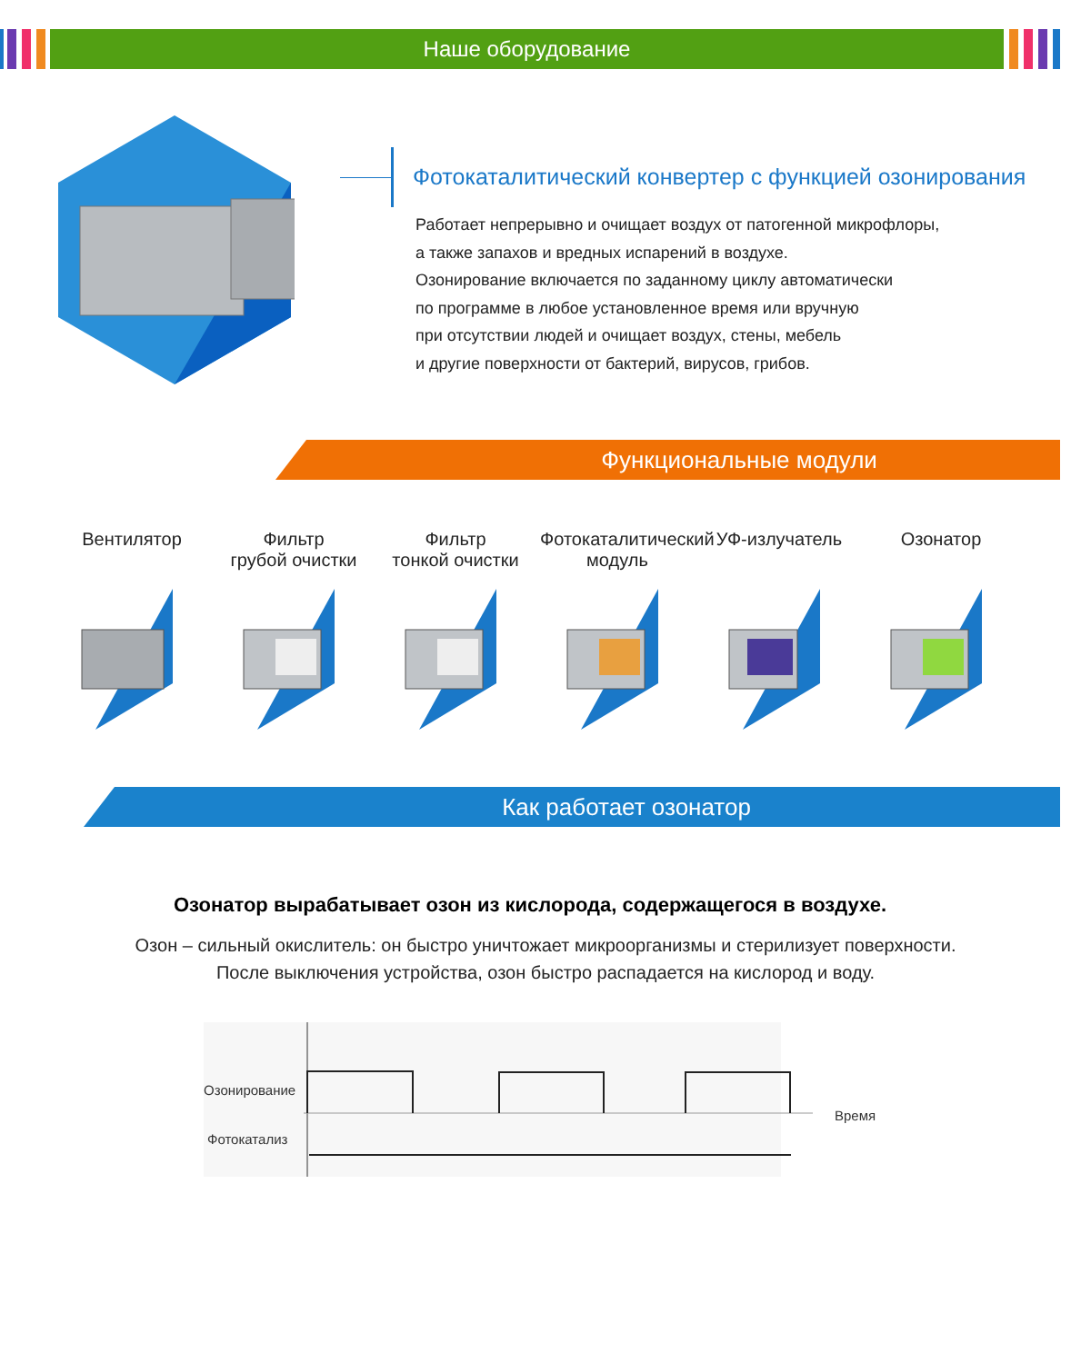Наше оборудование
Фотокаталитический конвертер с функцией озонирования
Работает непрерывно и очищает воздух от патогенной микрофлоры,
а также запахов и вредных испарений в воздухе.
Озонирование включается по заданному циклу автоматически
по программе в любое установленное время или вручную
при отсутствии людей и очищает воздух, стены, мебель
и другие поверхности от бактерий, вирусов, грибов.
Функциональные модули
Вентилятор
Фильтр
грубой очистки
Фильтр
тонкой очистки
Фотокаталитический
модуль
УФ-излучатель
Озонатор
Как работает озонатор
Озонатор вырабатывает озон из кислорода, содержащегося в воздухе.
Озон – сильный окислитель: он быстро уничтожает микроорганизмы и стерилизует поверхности.
После выключения устройства, озон быстро распадается на кислород и воду.
Озонирование
Фотокатализ
Время